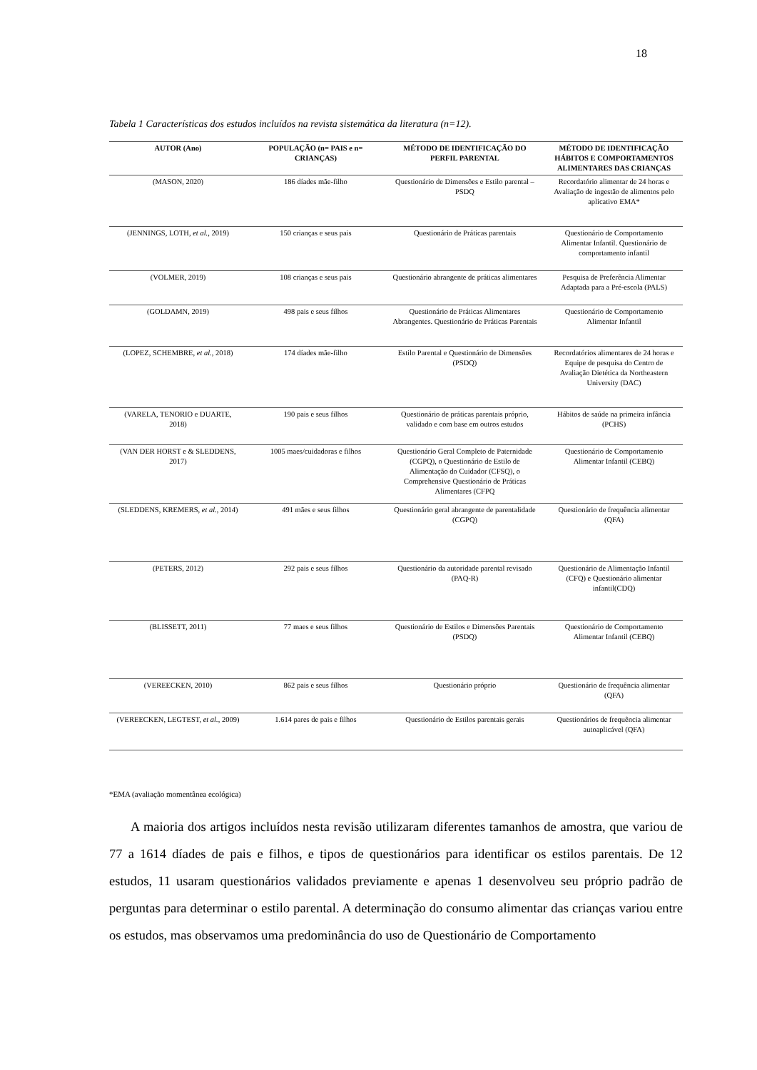18
Tabela 1 Características dos estudos incluídos na revista sistemática da literatura (n=12).
| AUTOR (Ano) | POPULAÇÃO (n= PAIS e n= CRIANÇAS) | MÉTODO DE IDENTIFICAÇÃO DO PERFIL PARENTAL | MÉTODO DE IDENTIFICAÇÃO HÁBITOS E COMPORTAMENTOS ALIMENTARES DAS CRIANÇAS |
| --- | --- | --- | --- |
| (MASON, 2020) | 186 díades mãe-filho | Questionário de Dimensões e Estilo parental – PSDQ | Recordatório alimentar de 24 horas e Avaliação de ingestão de alimentos pelo aplicativo EMA* |
| (JENNINGS, LOTH, et al. , 2019) | 150 crianças e seus pais | Questionário de Práticas parentais | Questionário de Comportamento Alimentar Infantil. Questionário de comportamento infantil |
| (VOLMER, 2019) | 108 crianças e seus pais | Questionário abrangente de práticas alimentares | Pesquisa de Preferência Alimentar Adaptada para a Pré-escola (PALS) |
| (GOLDAMN, 2019) | 498 pais e seus filhos | Questionário de Práticas Alimentares Abrangentes. Questionário de Práticas Parentais | Questionário de Comportamento Alimentar Infantil |
| (LOPEZ, SCHEMBRE, et al. , 2018) | 174 díades mãe-filho | Estilo Parental e Questionário de Dimensões (PSDQ) | Recordatórios alimentares de 24 horas e Equipe de pesquisa do Centro de Avaliação Dietética da Northeastern University (DAC) |
| (VARELA, TENORIO e DUARTE, 2018) | 190 pais e seus filhos | Questionário de práticas parentais próprio, validado e com base em outros estudos | Hábitos de saúde na primeira infância (PCHS) |
| (VAN DER HORST e & SLEDDENS, 2017) | 1005 maes/cuidadoras e filhos | Questionário Geral Completo de Paternidade (CGPQ), o Questionário de Estilo de Alimentação do Cuidador (CFSQ), o Comprehensive Questionário de Práticas Alimentares (CFPQ | Questionário de Comportamento Alimentar Infantil (CEBQ) |
| (SLEDDENS, KREMERS, et al. , 2014) | 491 mães e seus filhos | Questionário geral abrangente de parentalidade (CGPQ) | Questionário de frequência alimentar (QFA) |
| (PETERS, 2012) | 292 pais e seus filhos | Questionário da autoridade parental revisado (PAQ-R) | Questionário de Alimentação Infantil (CFQ) e Questionário alimentar infantil(CDQ) |
| (BLISSETT, 2011) | 77 maes e seus filhos | Questionário de Estilos e Dimensões Parentais (PSDQ) | Questionário de Comportamento Alimentar Infantil (CEBQ) |
| (VEREECKEN, 2010) | 862 pais e seus filhos | Questionário próprio | Questionário de frequência alimentar (QFA) |
| (VEREECKEN, LEGTEST, et al. , 2009) | 1.614 pares de pais e filhos | Questionário de Estilos parentais gerais | Questionários de frequência alimentar autoaplicável (QFA) |
*EMA (avaliação momentânea ecológica)
A maioria dos artigos incluídos nesta revisão utilizaram diferentes tamanhos de amostra, que variou de 77 a 1614 díades de pais e filhos, e tipos de questionários para identificar os estilos parentais. De 12 estudos, 11 usaram questionários validados previamente e apenas 1 desenvolveu seu próprio padrão de perguntas para determinar o estilo parental. A determinação do consumo alimentar das crianças variou entre os estudos, mas observamos uma predominância do uso de Questionário de Comportamento